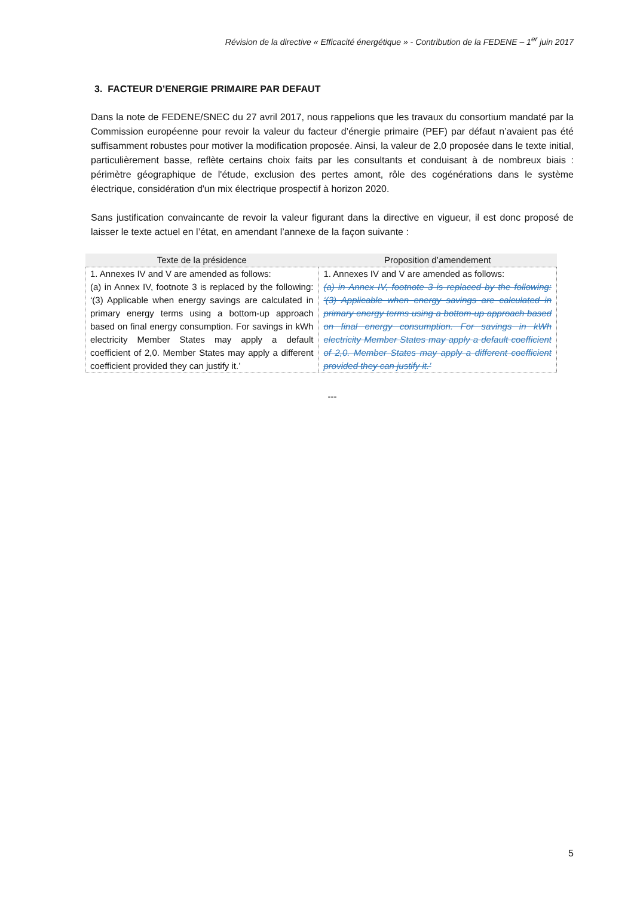Révision de la directive « Efficacité énergétique » - Contribution de la FEDENE – 1<sup>er</sup> juin 2017
3. FACTEUR D’ENERGIE PRIMAIRE PAR DEFAUT
Dans la note de FEDENE/SNEC du 27 avril 2017, nous rappelions que les travaux du consortium mandaté par la Commission européenne pour revoir la valeur du facteur d’énergie primaire (PEF) par défaut n’avaient pas été suffisamment robustes pour motiver la modification proposée. Ainsi, la valeur de 2,0 proposée dans le texte initial, particulièrement basse, reflète certains choix faits par les consultants et conduisant à de nombreux biais : périmètre géographique de l'étude, exclusion des pertes amont, rôle des cogénérations dans le système électrique, considération d'un mix électrique prospectif à horizon 2020.
Sans justification convaincante de revoir la valeur figurant dans la directive en vigueur, il est donc proposé de laisser le texte actuel en l’état, en amendant l’annexe de la façon suivante :
| Texte de la présidence | Proposition d’amendement |
| --- | --- |
| 1. Annexes IV and V are amended as follows: (a) in Annex IV, footnote 3 is replaced by the following: ‘(3) Applicable when energy savings are calculated in primary energy terms using a bottom-up approach based on final energy consumption. For savings in kWh electricity Member States may apply a default coefficient of 2,0. Member States may apply a different coefficient provided they can justify it.’ | 1. Annexes IV and V are amended as follows: (a) in Annex IV, footnote 3 is replaced by the following: ‘(3) Applicable when energy savings are calculated in primary energy terms using a bottom-up approach based on final energy consumption. For savings in kWh electricity Member States may apply a default coefficient of 2,0. Member States may apply a different coefficient provided they can justify it.’ |
---
5